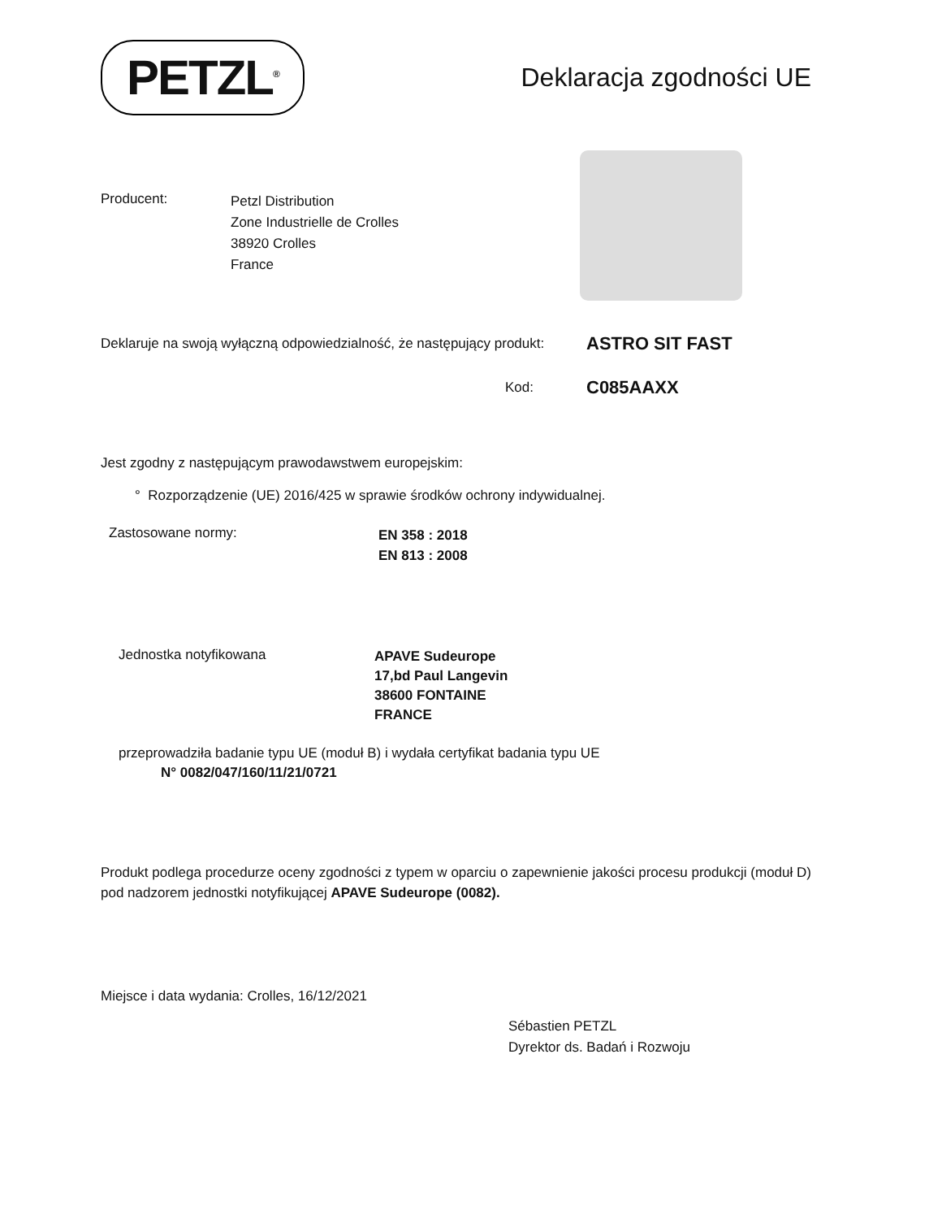PETZL<sup>®</sup>
Deklaracja zgodności UE
Producent:
Petzl Distribution
Zone Industrielle de Crolles
38920 Crolles
France
Deklaruje na swoją wyłączną odpowiedzialność, że następujący produkt:
ASTRO SIT FAST
Kod:
C085AAXX
Jest zgodny z następującym prawodawstwem europejskim:
° Rozporządzenie (UE) 2016/425 w sprawie środków ochrony indywidualnej.
Zastosowane normy:
EN 358 : 2018
EN 813 : 2008
Jednostka notyfikowana
APAVE Sudeurope
17,bd Paul Langevin
38600 FONTAINE
FRANCE
przeprowadziła badanie typu UE (moduł B) i wydała certyfikat badania typu UE
N° 0082/047/160/11/21/0721
Produkt podlega procedurze oceny zgodności z typem w oparciu o zapewnienie jakości procesu produkcji (moduł D) pod nadzorem jednostki notyfikującej APAVE Sudeurope (0082).
Miejsce i data wydania: Crolles, 16/12/2021
Sébastien PETZL
Dyrektor ds. Badań i Rozwoju